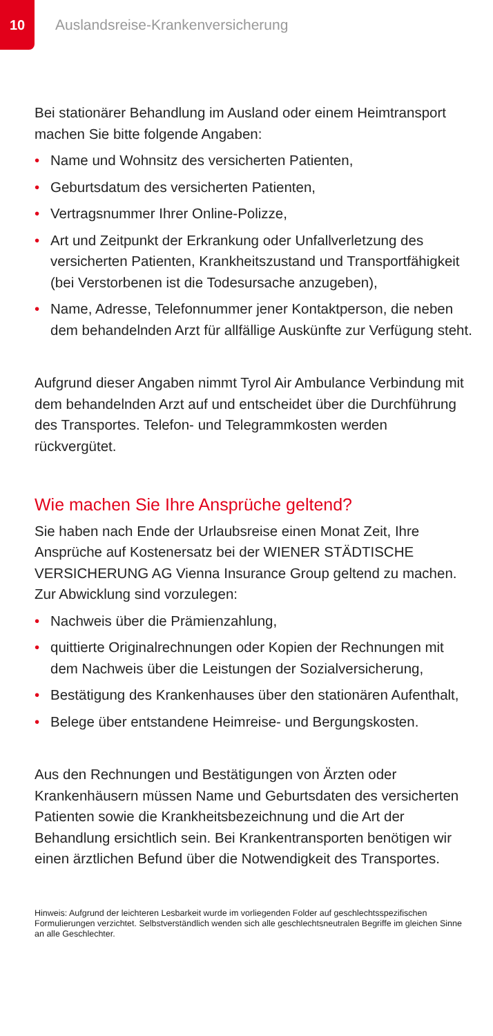10
Auslandsreise-Krankenversicherung
Bei stationärer Behandlung im Ausland oder einem Heimtrans­port machen Sie bitte folgende Angaben:
• Name und Wohnsitz des versicherten Patienten,
• Geburtsdatum des versicherten Patienten,
• Vertragsnummer Ihrer Online-Polizze,
• Art und Zeitpunkt der Erkrankung oder Unfallverletzung des versicherten Patienten, Krankheitszustand und Transport­fähigkeit (bei Verstorbenen ist die Todesursache anzugeben),
• Name, Adresse, Telefonnummer jener Kontaktperson, die neben dem behandelnden Arzt für allfällige Auskünfte zur Verfügung steht.
Aufgrund dieser Angaben nimmt Tyrol Air Ambulance Verbin­dung mit dem behandelnden Arzt auf und entscheidet über die Durchführung des Transportes. Telefon- und Telegrammkosten werden rückvergütet.
Wie machen Sie Ihre Ansprüche geltend?
Sie haben nach Ende der Urlaubsreise einen Monat Zeit, Ihre Ansprüche auf Kostenersatz bei der WIENER STÄDTISCHE VERSICHERUNG AG Vienna Insurance Group geltend zu machen. Zur Abwicklung sind vorzulegen:
• Nachweis über die Prämienzahlung,
• quittierte Originalrechnungen oder Kopien der Rech­nungen mit dem Nachweis über die Leistungen der Sozial­versicherung,
• Bestätigung des Krankenhauses über den stationären Auf­enthalt,
• Belege über entstandene Heimreise- und Bergungskosten.
Aus den Rechnungen und Bestätigungen von Ärzten oder Krankenhäusern müssen Name und Geburtsdaten des ver­sicherten Patienten sowie die Krankheitsbezeichnung und die Art der Behandlung ersichtlich sein. Bei Krankentransporten benötigen wir einen ärztlichen Befund über die Notwendigkeit des Transportes.
Hinweis: Aufgrund der leichteren Lesbarkeit wurde im vorliegenden Folder auf geschlechtsspezifischen Formulierungen verzichtet. Selbstverständlich wenden sich alle geschlechtsneutralen Begriffe im gleichen Sinne an alle Geschlechter.